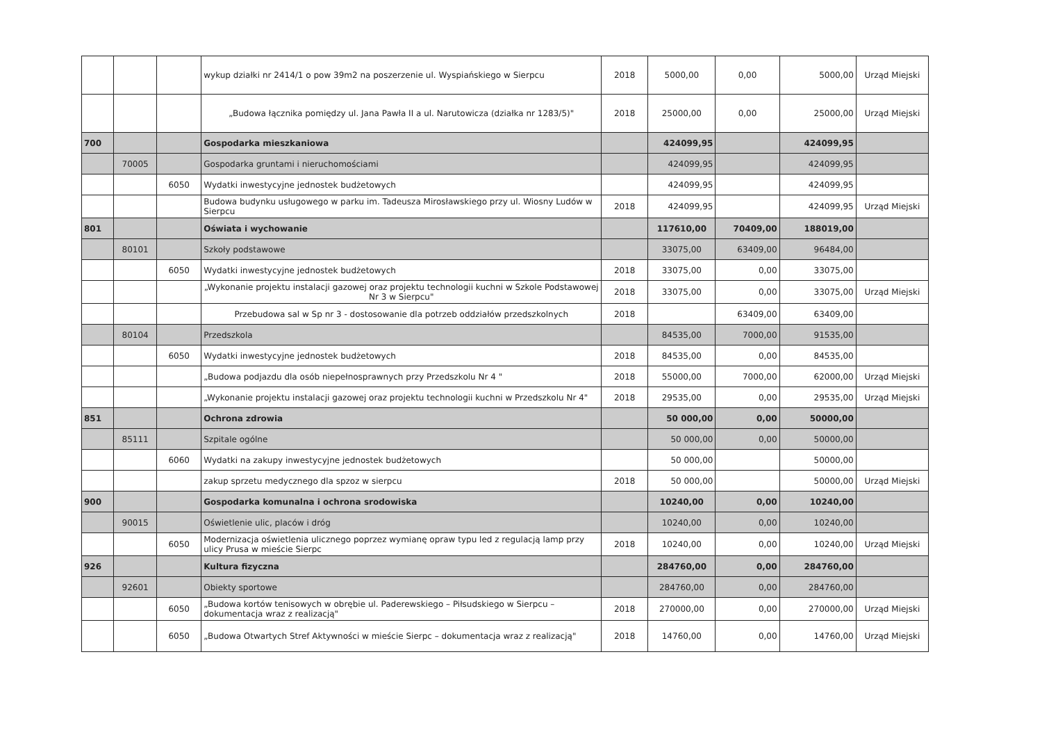| | | | wykup działki nr 2414/1 o pow 39m2 na poszerzenie ul. Wyspiańskiego w Sierpcu | 2018 | 5000,00 | 0,00 | 5000,00 | Urząd Miejski |
| | | | „Budowa łącznika pomiędzy ul. Jana Pawła II a ul. Narutowicza (działka nr 1283/5)" | 2018 | 25000,00 | 0,00 | 25000,00 | Urząd Miejski |
| 700 | | | Gospodarka mieszkaniowa | | 424099,95 | | 424099,95 | |
| | 70005 | | Gospodarka gruntami i nieruchomościami | | 424099,95 | | 424099,95 | |
| | | 6050 | Wydatki inwestycyjne jednostek budżetowych | | 424099,95 | | 424099,95 | |
| | | | Budowa budynku usługowego w parku im. Tadeusza Mirosławskiego przy ul. Wiosny Ludów w Sierpcu | 2018 | 424099,95 | | 424099,95 | Urząd Miejski |
| 801 | | | Oświata i wychowanie | | 117610,00 | 70409,00 | 188019,00 | |
| | 80101 | | Szkoły podstawowe | | 33075,00 | 63409,00 | 96484,00 | |
| | | 6050 | Wydatki inwestycyjne jednostek budżetowych | 2018 | 33075,00 | 0,00 | 33075,00 | |
| | | | „Wykonanie projektu instalacji gazowej oraz projektu technologii kuchni w Szkole Podstawowej Nr 3 w Sierpcu" | 2018 | 33075,00 | 0,00 | 33075,00 | Urząd Miejski |
| | | | Przebudowa sal w Sp nr 3 - dostosowanie dla potrzeb oddziałów przedszkolnych | 2018 | | 63409,00 | 63409,00 | |
| | 80104 | | Przedszkola | | 84535,00 | 7000,00 | 91535,00 | |
| | | 6050 | Wydatki inwestycyjne jednostek budżetowych | 2018 | 84535,00 | 0,00 | 84535,00 | |
| | | | „Budowa podjazdu dla osób niepełnosprawnych przy Przedszkolu Nr 4 " | 2018 | 55000,00 | 7000,00 | 62000,00 | Urząd Miejski |
| | | | „Wykonanie projektu instalacji gazowej oraz projektu technologii kuchni w Przedszkolu Nr 4" | 2018 | 29535,00 | 0,00 | 29535,00 | Urząd Miejski |
| 851 | | | Ochrona zdrowia | | 50 000,00 | 0,00 | 50000,00 | |
| | 85111 | | Szpitale ogólne | | 50 000,00 | 0,00 | 50000,00 | |
| | | 6060 | Wydatki na zakupy inwestycyjne jednostek budżetowych | | 50 000,00 | | 50000,00 | |
| | | | zakup sprzetu medycznego dla spzoz w sierpcu | 2018 | 50 000,00 | | 50000,00 | Urząd Miejski |
| 900 | | | Gospodarka komunalna i ochrona srodowiska | | 10240,00 | 0,00 | 10240,00 | |
| | 90015 | | Oświetlenie ulic, placów i dróg | | 10240,00 | 0,00 | 10240,00 | |
| | | 6050 | Modernizacja oświetlenia ulicznego poprzez wymianę opraw typu led z regulacją lamp przy ulicy Prusa w mieście Sierpc | 2018 | 10240,00 | 0,00 | 10240,00 | Urząd Miejski |
| 926 | | | Kultura fizyczna | | 284760,00 | 0,00 | 284760,00 | |
| | 92601 | | Obiekty sportowe | | 284760,00 | 0,00 | 284760,00 | |
| | | 6050 | „Budowa kortów tenisowych w obrębie ul. Paderewskiego – Piłsudskiego w Sierpcu – dokumentacja wraz z realizacją" | 2018 | 270000,00 | 0,00 | 270000,00 | Urząd Miejski |
| | | 6050 | „Budowa Otwartych Stref Aktywności w mieście Sierpc – dokumentacja wraz z realizacją" | 2018 | 14760,00 | 0,00 | 14760,00 | Urząd Miejski |